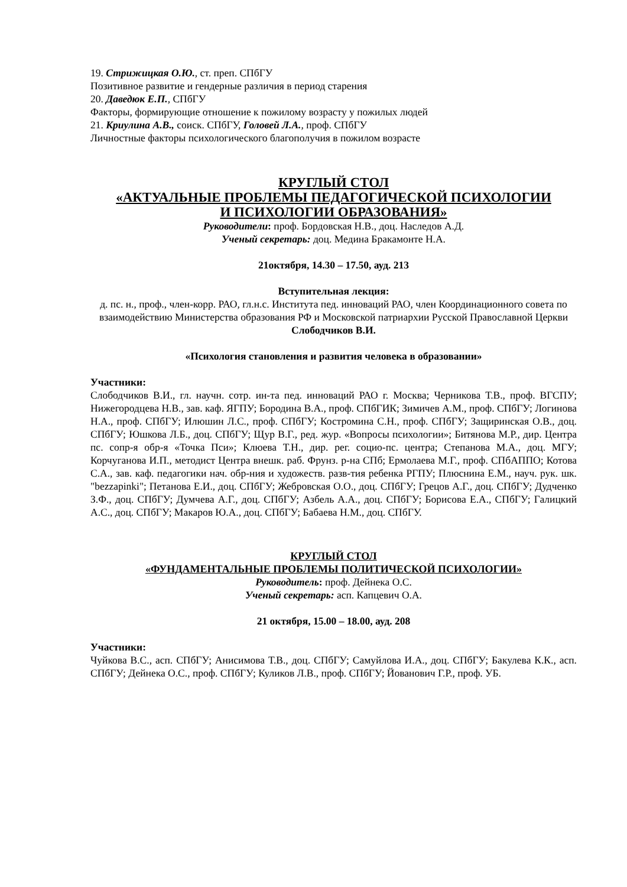19. Стрижицкая О.Ю., ст. преп. СПбГУ
Позитивное развитие и гендерные различия в период старения
20. Даведюк Е.П., СПбГУ
Факторы, формирующие отношение к пожилому возрасту у пожилых людей
21. Криулина А.В., соиск. СПбГУ, Головей Л.А., проф. СПбГУ
Личностные факторы психологического благополучия в пожилом возрасте
КРУГЛЫЙ СТОЛ
«АКТУАЛЬНЫЕ ПРОБЛЕМЫ ПЕДАГОГИЧЕСКОЙ ПСИХОЛОГИИ
И ПСИХОЛОГИИ ОБРАЗОВАНИЯ»
Руководители: проф. Бордовская Н.В., доц. Наследов А.Д.
Ученый секретарь: доц. Медина Бракамонте Н.А.
21октября, 14.30 – 17.50, ауд. 213
Вступительная лекция:
д. пс. н., проф., член-корр. РАО, гл.н.с. Института пед. инноваций РАО, член Координационного совета по взаимодействию Министерства образования РФ и Московской патриархии Русской Православной Церкви
Слободчиков В.И.
«Психология становления и развития человека в образовании»
Участники:
Слободчиков В.И., гл. научн. сотр. ин-та пед. инноваций РАО г. Москва; Черникова Т.В., проф. ВГСПУ; Нижегородцева Н.В., зав. каф. ЯГПУ; Бородина В.А., проф. СПбГИК; Зимичев А.М., проф. СПбГУ; Логинова Н.А., проф. СПбГУ; Илюшин Л.С., проф. СПбГУ; Костромина С.Н., проф. СПбГУ; Защиринская О.В., доц. СПбГУ; Юшкова Л.Б., доц. СПбГУ; Щур В.Г., ред. жур. «Вопросы психологии»; Битянова М.Р., дир. Центра пс. сопр-я обр-я «Точка Пси»; Клюева Т.Н., дир. рег. социо-пс. центра; Степанова М.А., доц. МГУ; Корчуганова И.П., методист Центра внешк. раб. Фрунз. р-на СПб; Ермолаева М.Г., проф. СПбАППО; Котова С.А., зав. каф. педагогики нач. обр-ния и художеств. разв-тия ребенка РГПУ; Плюснина Е.М., науч. рук. шк. "bezzapinki"; Петанова Е.И., доц. СПбГУ; Жебровская О.О., доц. СПбГУ; Грецов А.Г., доц. СПбГУ; Дудченко З.Ф., доц. СПбГУ; Думчева А.Г., доц. СПбГУ; Азбель А.А., доц. СПбГУ; Борисова Е.А., СПбГУ; Галицкий А.С., доц. СПбГУ; Макаров Ю.А., доц. СПбГУ; Бабаева Н.М., доц. СПбГУ.
КРУГЛЫЙ СТОЛ
«ФУНДАМЕНТАЛЬНЫЕ ПРОБЛЕМЫ ПОЛИТИЧЕСКОЙ ПСИХОЛОГИИ»
Руководитель: проф. Дейнека О.С.
Ученый секретарь: асп. Капцевич О.А.
21 октября, 15.00 – 18.00, ауд. 208
Участники:
Чуйкова В.С., асп. СПбГУ; Анисимова Т.В., доц. СПбГУ; Самуйлова И.А., доц. СПбГУ; Бакулева К.К., асп. СПбГУ; Дейнека О.С., проф. СПбГУ; Куликов Л.В., проф. СПбГУ; Йованович Г.Р., проф. УБ.